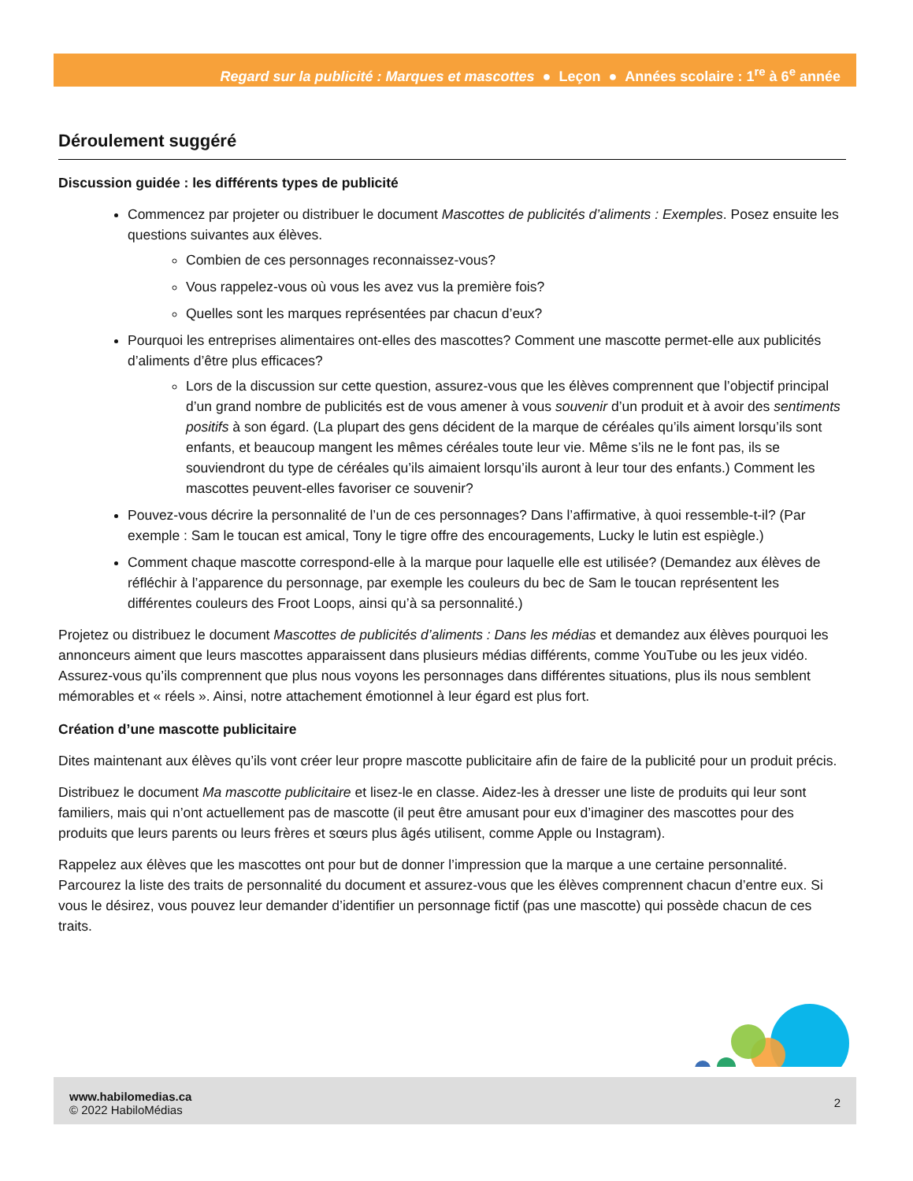Regard sur la publicité : Marques et mascottes ● Leçon ● Années scolaire : 1<sup>re</sup> à 6<sup>e</sup> année
Déroulement suggéré
Discussion guidée : les différents types de publicité
Commencez par projeter ou distribuer le document Mascottes de publicités d’aliments : Exemples. Posez ensuite les questions suivantes aux élèves.
Combien de ces personnages reconnaissez-vous?
Vous rappelez-vous où vous les avez vus la première fois?
Quelles sont les marques représentées par chacun d’eux?
Pourquoi les entreprises alimentaires ont-elles des mascottes? Comment une mascotte permet-elle aux publicités d’aliments d’être plus efficaces?
Lors de la discussion sur cette question, assurez-vous que les élèves comprennent que l’objectif principal d’un grand nombre de publicités est de vous amener à vous souvenir d’un produit et à avoir des sentiments positifs à son égard. (La plupart des gens décident de la marque de céréales qu’ils aiment lorsqu’ils sont enfants, et beaucoup mangent les mêmes céréales toute leur vie. Même s’ils ne le font pas, ils se souviendront du type de céréales qu’ils aimaient lorsqu’ils auront à leur tour des enfants.) Comment les mascottes peuvent-elles favoriser ce souvenir?
Pouvez-vous décrire la personnalité de l’un de ces personnages? Dans l’affirmative, à quoi ressemble-t-il? (Par exemple : Sam le toucan est amical, Tony le tigre offre des encouragements, Lucky le lutin est espiègle.)
Comment chaque mascotte correspond-elle à la marque pour laquelle elle est utilisée? (Demandez aux élèves de réfléchir à l’apparence du personnage, par exemple les couleurs du bec de Sam le toucan représentent les différentes couleurs des Froot Loops, ainsi qu’à sa personnalité.)
Projetez ou distribuez le document Mascottes de publicités d’aliments : Dans les médias et demandez aux élèves pourquoi les annonceurs aiment que leurs mascottes apparaissent dans plusieurs médias différents, comme YouTube ou les jeux vidéo. Assurez-vous qu’ils comprennent que plus nous voyons les personnages dans différentes situations, plus ils nous semblent mémorables et « réels ». Ainsi, notre attachement émotionnel à leur égard est plus fort.
Création d’une mascotte publicitaire
Dites maintenant aux élèves qu’ils vont créer leur propre mascotte publicitaire afin de faire de la publicité pour un produit précis.
Distribuez le document Ma mascotte publicitaire et lisez-le en classe. Aidez-les à dresser une liste de produits qui leur sont familiers, mais qui n’ont actuellement pas de mascotte (il peut être amusant pour eux d’imaginer des mascottes pour des produits que leurs parents ou leurs frères et sœurs plus âgés utilisent, comme Apple ou Instagram).
Rappelez aux élèves que les mascottes ont pour but de donner l’impression que la marque a une certaine personnalité. Parcourez la liste des traits de personnalité du document et assurez-vous que les élèves comprennent chacun d’entre eux. Si vous le désirez, vous pouvez leur demander d’identifier un personnage fictif (pas une mascotte) qui possède chacun de ces traits.
2 www.habilomedias.ca
© 2022 HabiloMédias